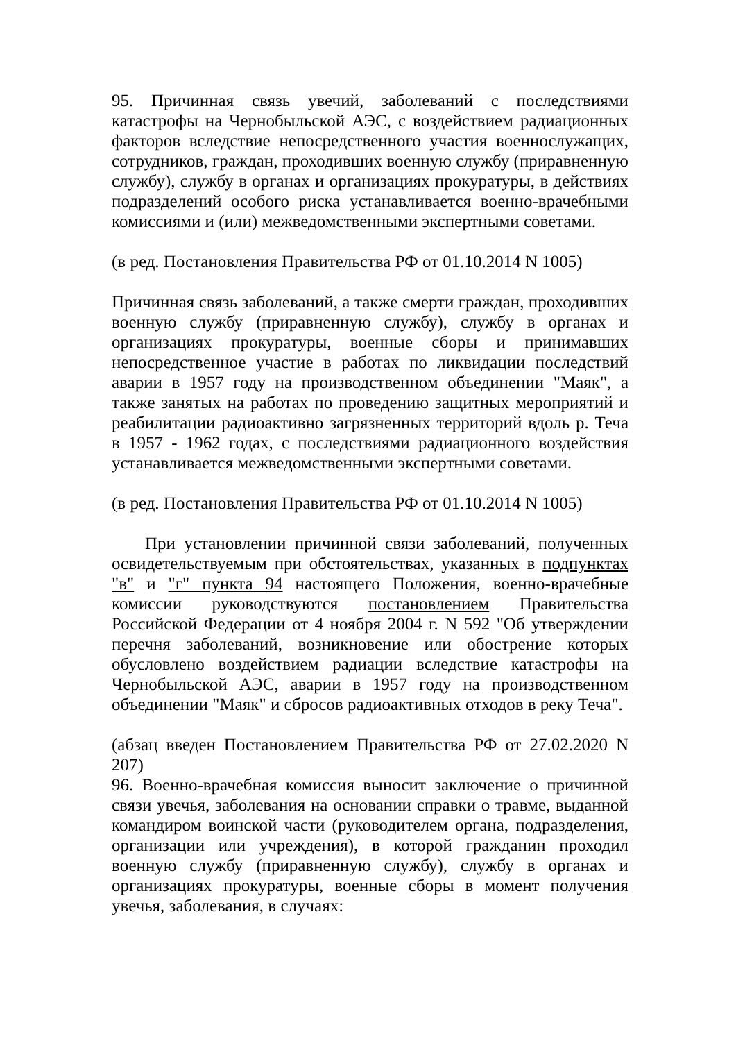95. Причинная связь увечий, заболеваний с последствиями катастрофы на Чернобыльской АЭС, с воздействием радиационных факторов вследствие непосредственного участия военнослужащих, сотрудников, граждан, проходивших военную службу (приравненную службу), службу в органах и организациях прокуратуры, в действиях подразделений особого риска устанавливается военно-врачебными комиссиями и (или) межведомственными экспертными советами.
(в ред. Постановления Правительства РФ от 01.10.2014 N 1005)
Причинная связь заболеваний, а также смерти граждан, проходивших военную службу (приравненную службу), службу в органах и организациях прокуратуры, военные сборы и принимавших непосредственное участие в работах по ликвидации последствий аварии в 1957 году на производственном объединении "Маяк", а также занятых на работах по проведению защитных мероприятий и реабилитации радиоактивно загрязненных территорий вдоль р. Теча в 1957 - 1962 годах, с последствиями радиационного воздействия устанавливается межведомственными экспертными советами.
(в ред. Постановления Правительства РФ от 01.10.2014 N 1005)
При установлении причинной связи заболеваний, полученных освидетельствуемым при обстоятельствах, указанных в подпунктах "в" и "г" пункта 94 настоящего Положения, военно-врачебные комиссии руководствуются постановлением Правительства Российской Федерации от 4 ноября 2004 г. N 592 "Об утверждении перечня заболеваний, возникновение или обострение которых обусловлено воздействием радиации вследствие катастрофы на Чернобыльской АЭС, аварии в 1957 году на производственном объединении "Маяк" и сбросов радиоактивных отходов в реку Теча".
(абзац введен Постановлением Правительства РФ от 27.02.2020 N 207)
96. Военно-врачебная комиссия выносит заключение о причинной связи увечья, заболевания на основании справки о травме, выданной командиром воинской части (руководителем органа, подразделения, организации или учреждения), в которой гражданин проходил военную службу (приравненную службу), службу в органах и организациях прокуратуры, военные сборы в момент получения увечья, заболевания, в случаях: